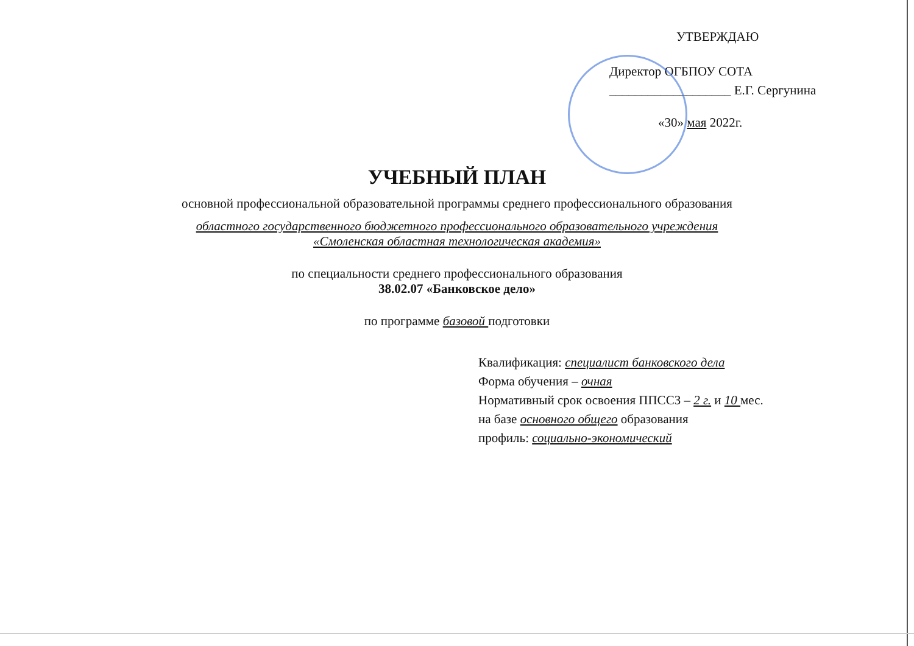УТВЕРЖДАЮ
Директор ОГБПОУ СОТА
___________________ Е.Г. Сергунина
«30» мая 2022г.
УЧЕБНЫЙ ПЛАН
основной профессиональной образовательной программы среднего профессионального образования
областного государственного бюджетного профессионального образовательного учреждения
«Смоленская областная технологическая академия»
по специальности среднего профессионального образования
38.02.07 «Банковское дело»
по программе базовой подготовки
Квалификация: специалист банковского дела
Форма обучения – очная
Нормативный срок освоения ППССЗ – 2 г. и 10 мес.
на базе основного общего образования
профиль: социально-экономический